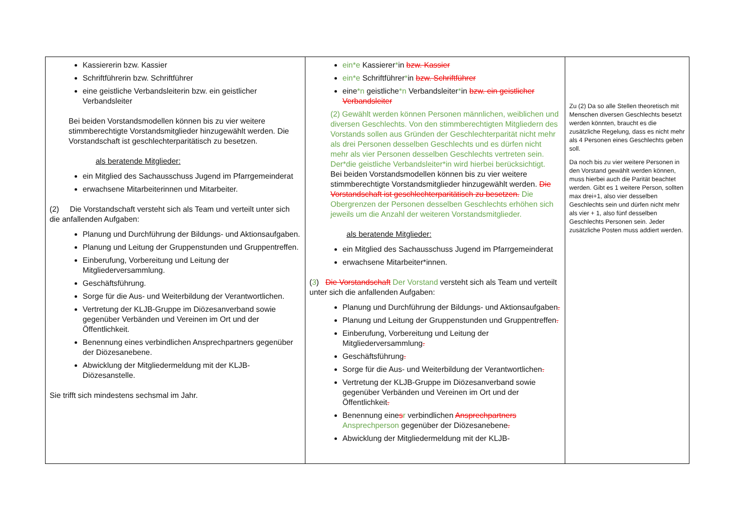| Kassiererin bzw. Kassier Schriftführerin bzw. Schriftführer eine geistliche Verbandsleiterin bzw. ein geistlicher Verbandsleiter Bei beiden Vorstandsmodellen können bis zu vier weitere stimmberechtigte Vorstandsmitglieder hinzugewählt werden. Die Vorstandschaft ist geschlechterparitätisch zu besetzen. als beratende Mitglieder: ein Mitglied des Sachausschuss Jugend im Pfarrgemeinderat erwachsene Mitarbeiterinnen und Mitarbeiter. (2) Die Vorstandschaft versteht sich als Team und verteilt unter sich die anfallenden Aufgaben: Planung und Durchführung der Bildungs- und Aktionsaufgaben. Planung und Leitung der Gruppenstunden und Gruppentreffen. Einberufung, Vorbereitung und Leitung der Mitgliederversammlung. Geschäftsführung. Sorge für die Aus- und Weiterbildung der Verantwortlichen. Vertretung der KLJB-Gruppe im Diözesanverband sowie gegenüber Verbänden und Vereinen im Ort und der Öffentlichkeit. Benennung eines verbindlichen Ansprechpartners gegenüber der Diözesanebene. Abwicklung der Mitgliedermeldung mit der KLJB-Diözesanstelle. Sie trifft sich mindestens sechsmal im Jahr. | ein*e Kassierer * in bzw. Kassier ein*e Schriftführer * in bzw. Schriftführer eine *n geistliche *n Verbandsleiter * in bzw. ein geistlicher Verbandsleiter (2) Gewählt werden können Personen männlichen, weiblichen und diversen Geschlechts. Von den stimmberechtigten Mitgliedern des Vorstands sollen aus Gründen der Geschlechterparität nicht mehr als drei Personen desselben Geschlechts und es dürfen nicht mehr als vier Personen desselben Geschlechts vertreten sein. Der*die geistliche Verbandsleiter*in wird hierbei berücksichtigt. Bei beiden Vorstandsmodellen können bis zu vier weitere stimmberechtigte Vorstandsmitglieder hinzugewählt werden. Die Vorstandschaft ist geschlechterparitätisch zu besetzen. Die Obergrenzen der Personen desselben Geschlechts erhöhen sich jeweils um die Anzahl der weiteren Vorstandsmitglieder. als beratende Mitglieder: ein Mitglied des Sachausschuss Jugend im Pfarrgemeinderat erwachsene Mitarbeiter*innen. ( 3 ) Die Vorstandschaft Der Vorstand versteht sich als Team und verteilt unter sich die anfallenden Aufgaben: Planung und Durchführung der Bildungs- und Aktionsaufgaben . Planung und Leitung der Gruppenstunden und Gruppentreffen . Einberufung, Vorbereitung und Leitung der Mitgliederversammlung . Geschäftsführung . Sorge für die Aus- und Weiterbildung der Verantwortlichen . Vertretung der KLJB-Gruppe im Diözesanverband sowie gegenüber Verbänden und Vereinen im Ort und der Öffentlichkeit . Benennung eine s r verbindlichen Ansprechpartners Ansprechperson gegenüber der Diözesanebene . Abwicklung der Mitgliedermeldung mit der KLJB- | Zu (2) Da so alle Stellen theoretisch mit Menschen diversen Geschlechts besetzt werden könnten, braucht es die zusätzliche Regelung, dass es nicht mehr als 4 Personen eines Geschlechts geben soll. Da noch bis zu vier weitere Personen in den Vorstand gewählt werden können, muss hierbei auch die Parität beachtet werden. Gibt es 1 weitere Person, sollten max drei+1, also vier desselben Geschlechts sein und dürfen nicht mehr als vier + 1, also fünf desselben Geschlechts Personen sein. Jeder zusätzliche Posten muss addiert werden. |